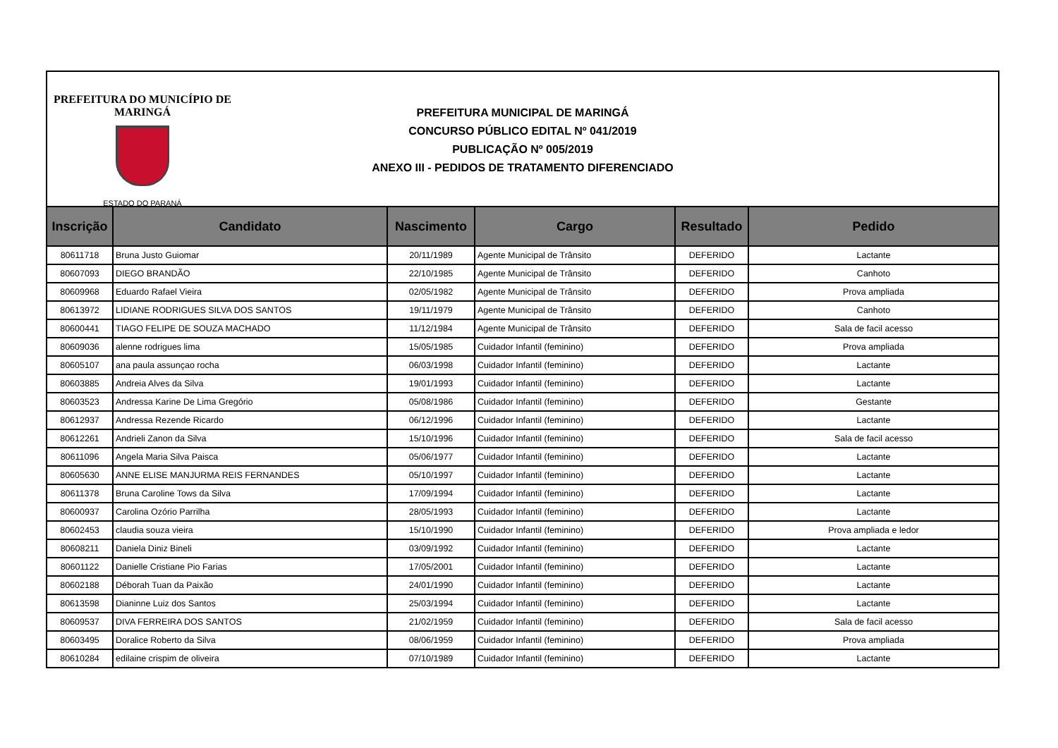PREFEITURA DO MUNICÍPIO DE MARINGÁ
ESTADO DO PARANÁ
PREFEITURA MUNICIPAL DE MARINGÁ
CONCURSO PÚBLICO EDITAL Nº 041/2019
PUBLICAÇÃO Nº 005/2019
ANEXO III - PEDIDOS DE TRATAMENTO DIFERENCIADO
| Inscrição | Candidato | Nascimento | Cargo | Resultado | Pedido |
| --- | --- | --- | --- | --- | --- |
| 80611718 | Bruna Justo Guiomar | 20/11/1989 | Agente Municipal de Trânsito | DEFERIDO | Lactante |
| 80607093 | DIEGO BRANDÃO | 22/10/1985 | Agente Municipal de Trânsito | DEFERIDO | Canhoto |
| 80609968 | Eduardo Rafael Vieira | 02/05/1982 | Agente Municipal de Trânsito | DEFERIDO | Prova ampliada |
| 80613972 | LIDIANE RODRIGUES SILVA DOS SANTOS | 19/11/1979 | Agente Municipal de Trânsito | DEFERIDO | Canhoto |
| 80600441 | TIAGO FELIPE DE SOUZA MACHADO | 11/12/1984 | Agente Municipal de Trânsito | DEFERIDO | Sala de facil acesso |
| 80609036 | alenne rodrigues lima | 15/05/1985 | Cuidador Infantil (feminino) | DEFERIDO | Prova ampliada |
| 80605107 | ana paula assunçao rocha | 06/03/1998 | Cuidador Infantil (feminino) | DEFERIDO | Lactante |
| 80603885 | Andreia Alves da Silva | 19/01/1993 | Cuidador Infantil (feminino) | DEFERIDO | Lactante |
| 80603523 | Andressa Karine De Lima Gregório | 05/08/1986 | Cuidador Infantil (feminino) | DEFERIDO | Gestante |
| 80612937 | Andressa Rezende Ricardo | 06/12/1996 | Cuidador Infantil (feminino) | DEFERIDO | Lactante |
| 80612261 | Andrieli Zanon da Silva | 15/10/1996 | Cuidador Infantil (feminino) | DEFERIDO | Sala de facil acesso |
| 80611096 | Angela Maria Silva Paisca | 05/06/1977 | Cuidador Infantil (feminino) | DEFERIDO | Lactante |
| 80605630 | ANNE ELISE MANJURMA REIS FERNANDES | 05/10/1997 | Cuidador Infantil (feminino) | DEFERIDO | Lactante |
| 80611378 | Bruna Caroline Tows da Silva | 17/09/1994 | Cuidador Infantil (feminino) | DEFERIDO | Lactante |
| 80600937 | Carolina Ozório Parrilha | 28/05/1993 | Cuidador Infantil (feminino) | DEFERIDO | Lactante |
| 80602453 | claudia souza vieira | 15/10/1990 | Cuidador Infantil (feminino) | DEFERIDO | Prova ampliada e ledor |
| 80608211 | Daniela Diniz Bineli | 03/09/1992 | Cuidador Infantil (feminino) | DEFERIDO | Lactante |
| 80601122 | Danielle Cristiane Pio Farias | 17/05/2001 | Cuidador Infantil (feminino) | DEFERIDO | Lactante |
| 80602188 | Déborah Tuan da Paixão | 24/01/1990 | Cuidador Infantil (feminino) | DEFERIDO | Lactante |
| 80613598 | Dianinne Luiz dos Santos | 25/03/1994 | Cuidador Infantil (feminino) | DEFERIDO | Lactante |
| 80609537 | DIVA FERREIRA DOS SANTOS | 21/02/1959 | Cuidador Infantil (feminino) | DEFERIDO | Sala de facil acesso |
| 80603495 | Doralice Roberto da Silva | 08/06/1959 | Cuidador Infantil (feminino) | DEFERIDO | Prova ampliada |
| 80610284 | edilaine crispim de oliveira | 07/10/1989 | Cuidador Infantil (feminino) | DEFERIDO | Lactante |